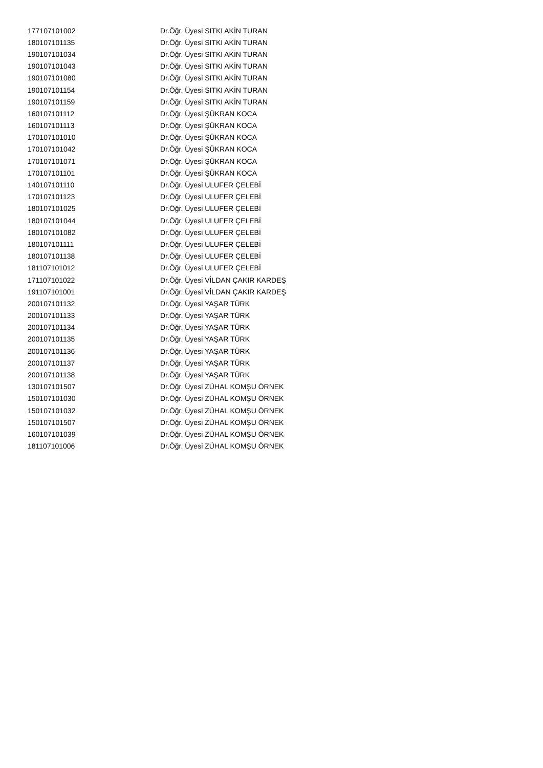| 177107101002 | Dr.Öğr. Üyesi SITKI AKİN TURAN |
| 180107101135 | Dr.Öğr. Üyesi SITKI AKİN TURAN |
| 190107101034 | Dr.Öğr. Üyesi SITKI AKİN TURAN |
| 190107101043 | Dr.Öğr. Üyesi SITKI AKİN TURAN |
| 190107101080 | Dr.Öğr. Üyesi SITKI AKİN TURAN |
| 190107101154 | Dr.Öğr. Üyesi SITKI AKİN TURAN |
| 190107101159 | Dr.Öğr. Üyesi SITKI AKİN TURAN |
| 160107101112 | Dr.Öğr. Üyesi ŞÜKRAN KOCA |
| 160107101113 | Dr.Öğr. Üyesi ŞÜKRAN KOCA |
| 170107101010 | Dr.Öğr. Üyesi ŞÜKRAN KOCA |
| 170107101042 | Dr.Öğr. Üyesi ŞÜKRAN KOCA |
| 170107101071 | Dr.Öğr. Üyesi ŞÜKRAN KOCA |
| 170107101101 | Dr.Öğr. Üyesi ŞÜKRAN KOCA |
| 140107101110 | Dr.Öğr. Üyesi ULUFER ÇELEBİ |
| 170107101123 | Dr.Öğr. Üyesi ULUFER ÇELEBİ |
| 180107101025 | Dr.Öğr. Üyesi ULUFER ÇELEBİ |
| 180107101044 | Dr.Öğr. Üyesi ULUFER ÇELEBİ |
| 180107101082 | Dr.Öğr. Üyesi ULUFER ÇELEBİ |
| 180107101111 | Dr.Öğr. Üyesi ULUFER ÇELEBİ |
| 180107101138 | Dr.Öğr. Üyesi ULUFER ÇELEBİ |
| 181107101012 | Dr.Öğr. Üyesi ULUFER ÇELEBİ |
| 171107101022 | Dr.Öğr. Üyesi VİLDAN ÇAKIR KARDEŞ |
| 191107101001 | Dr.Öğr. Üyesi VİLDAN ÇAKIR KARDEŞ |
| 200107101132 | Dr.Öğr. Üyesi YAŞAR TÜRK |
| 200107101133 | Dr.Öğr. Üyesi YAŞAR TÜRK |
| 200107101134 | Dr.Öğr. Üyesi YAŞAR TÜRK |
| 200107101135 | Dr.Öğr. Üyesi YAŞAR TÜRK |
| 200107101136 | Dr.Öğr. Üyesi YAŞAR TÜRK |
| 200107101137 | Dr.Öğr. Üyesi YAŞAR TÜRK |
| 200107101138 | Dr.Öğr. Üyesi YAŞAR TÜRK |
| 130107101507 | Dr.Öğr. Üyesi ZÜHAL KOMŞU ÖRNEK |
| 150107101030 | Dr.Öğr. Üyesi ZÜHAL KOMŞU ÖRNEK |
| 150107101032 | Dr.Öğr. Üyesi ZÜHAL KOMŞU ÖRNEK |
| 150107101507 | Dr.Öğr. Üyesi ZÜHAL KOMŞU ÖRNEK |
| 160107101039 | Dr.Öğr. Üyesi ZÜHAL KOMŞU ÖRNEK |
| 181107101006 | Dr.Öğr. Üyesi ZÜHAL KOMŞU ÖRNEK |